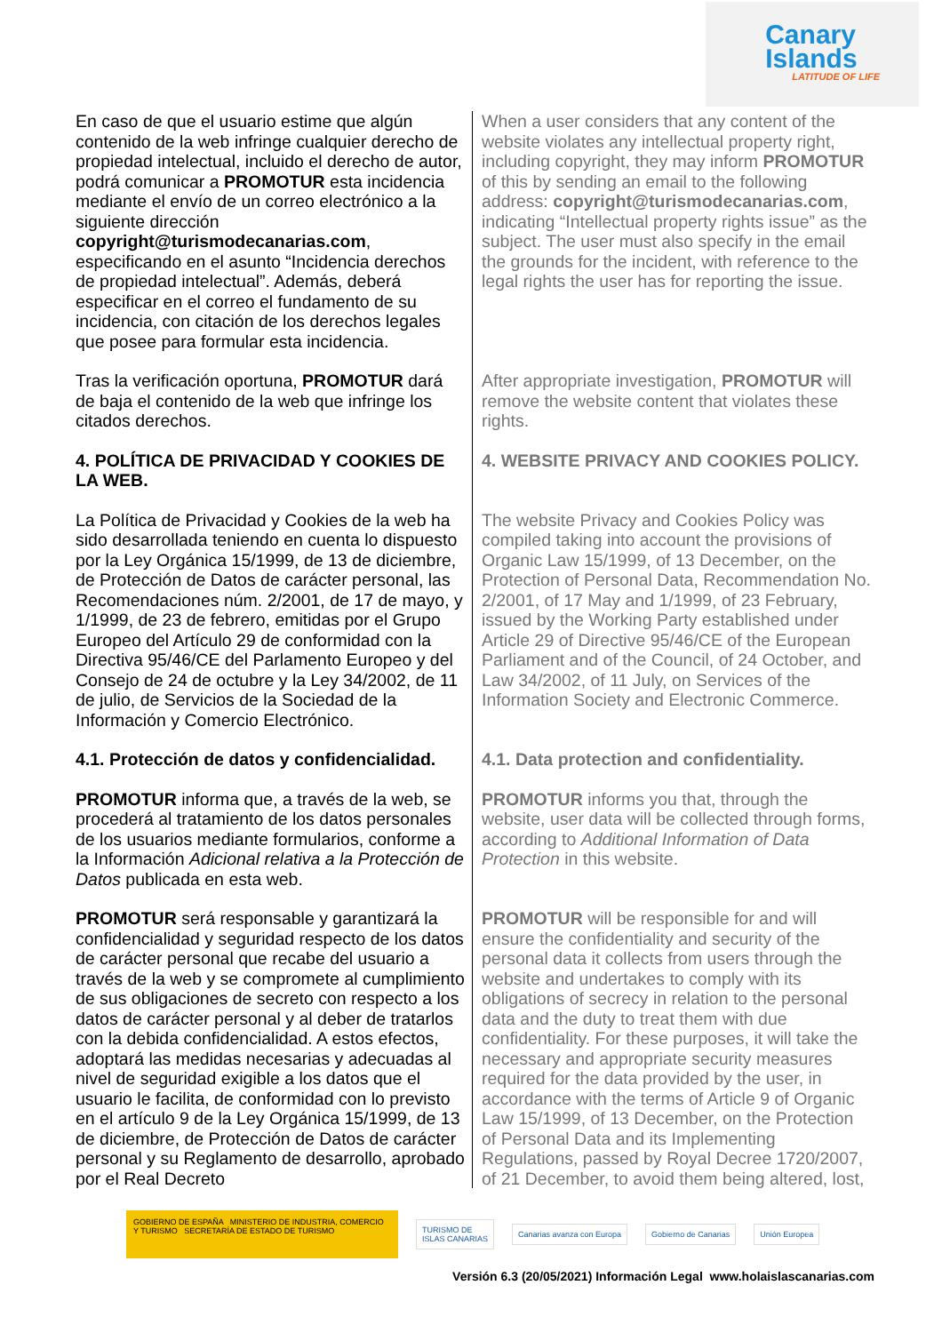Canary
Islands
LATITUDE OF LIFE
| En caso de que el usuario estime que algún contenido de la web infringe cualquier derecho de propiedad intelectual, incluido el derecho de autor, podrá comunicar a PROMOTUR esta incidencia mediante el envío de un correo electrónico a la siguiente dirección copyright@turismodecanarias.com , especificando en el asunto “Incidencia derechos de propiedad intelectual”. Además, deberá especificar en el correo el fundamento de su incidencia, con citación de los derechos legales que posee para formular esta incidencia. | When a user considers that any content of the website violates any intellectual property right, including copyright, they may inform PROMOTUR of this by sending an email to the following address: copyright@turismodecanarias.com , indicating “Intellectual property rights issue” as the subject. The user must also specify in the email the grounds for the incident, with reference to the legal rights the user has for reporting the issue. |
| Tras la verificación oportuna, PROMOTUR dará de baja el contenido de la web que infringe los citados derechos. | After appropriate investigation, PROMOTUR will remove the website content that violates these rights. |
| 4. POLÍTICA DE PRIVACIDAD Y COOKIES DE LA WEB. | 4. WEBSITE PRIVACY AND COOKIES POLICY. |
| La Política de Privacidad y Cookies de la web ha sido desarrollada teniendo en cuenta lo dispuesto por la Ley Orgánica 15/1999, de 13 de diciembre, de Protección de Datos de carácter personal, las Recomendaciones núm. 2/2001, de 17 de mayo, y 1/1999, de 23 de febrero, emitidas por el Grupo Europeo del Artículo 29 de conformidad con la Directiva 95/46/CE del Parlamento Europeo y del Consejo de 24 de octubre y la Ley 34/2002, de 11 de julio, de Servicios de la Sociedad de la Información y Comercio Electrónico. | The website Privacy and Cookies Policy was compiled taking into account the provisions of Organic Law 15/1999, of 13 December, on the Protection of Personal Data, Recommendation No. 2/2001, of 17 May and 1/1999, of 23 February, issued by the Working Party established under Article 29 of Directive 95/46/CE of the European Parliament and of the Council, of 24 October, and Law 34/2002, of 11 July, on Services of the Information Society and Electronic Commerce. |
| 4.1. Protección de datos y confidencialidad. | 4.1. Data protection and confidentiality. |
| PROMOTUR informa que, a través de la web, se procederá al tratamiento de los datos personales de los usuarios mediante formularios, conforme a la Información Adicional relativa a la Protección de Datos publicada en esta web. | PROMOTUR informs you that, through the website, user data will be collected through forms, according to Additional Information of Data Protection in this website. |
| PROMOTUR será responsable y garantizará la confidencialidad y seguridad respecto de los datos de carácter personal que recabe del usuario a través de la web y se compromete al cumplimiento de sus obligaciones de secreto con respecto a los datos de carácter personal y al deber de tratarlos con la debida confidencialidad. A estos efectos, adoptará las medidas necesarias y adecuadas al nivel de seguridad exigible a los datos que el usuario le facilita, de conformidad con lo previsto en el artículo 9 de la Ley Orgánica 15/1999, de 13 de diciembre, de Protección de Datos de carácter personal y su Reglamento de desarrollo, aprobado por el Real Decreto | PROMOTUR will be responsible for and will ensure the confidentiality and security of the personal data it collects from users through the website and undertakes to comply with its obligations of secrecy in relation to the personal data and the duty to treat them with due confidentiality. For these purposes, it will take the necessary and appropriate security measures required for the data provided by the user, in accordance with the terms of Article 9 of Organic Law 15/1999, of 13 December, on the Protection of Personal Data and its Implementing Regulations, passed by Royal Decree 1720/2007, of 21 December, to avoid them being altered, lost, |
GOBIERNO DE ESPAÑA MINISTERIO DE INDUSTRIA, COMERCIO Y TURISMO SECRETARÍA DE ESTADO DE TURISMO
TURISMO DE
ISLAS CANARIAS
Canarias avanza con Europa Gobierno de Canarias Unión Europea
Versión 6.3 (20/05/2021) Información Legal www.holaislascanarias.com